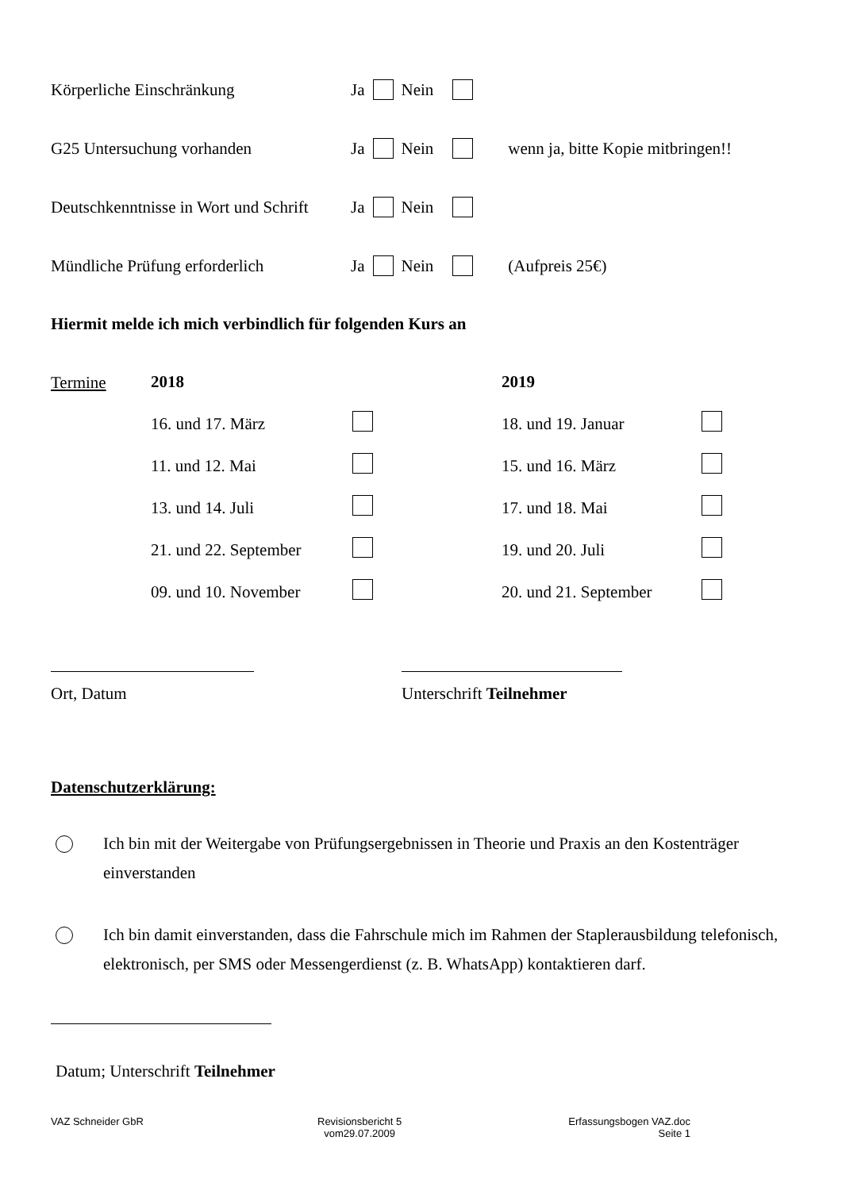Körperliche Einschränkung Ja Nein
G25 Untersuchung vorhanden Ja Nein wenn ja, bitte Kopie mitbringen!!
Deutschkenntnisse in Wort und Schrift Ja Nein
Mündliche Prüfung erforderlich Ja Nein (Aufpreis 25€)
Hiermit melde ich mich verbindlich für folgenden Kurs an
Termine
2018
16. und 17. März
11. und 12. Mai
13. und 14. Juli
21. und 22. September
09. und 10. November
2019
18. und 19. Januar
15. und 16. März
17. und 18. Mai
19. und 20. Juli
20. und 21. September
Ort, Datum Unterschrift Teilnehmer
Datenschutzerklärung:
Ich bin mit der Weitergabe von Prüfungsergebnissen in Theorie und Praxis an den Kostenträger einverstanden
Ich bin damit einverstanden, dass die Fahrschule mich im Rahmen der Staplerausbildung telefonisch, elektronisch, per SMS oder Messengerdienst (z. B. WhatsApp) kontaktieren darf.
Datum; Unterschrift Teilnehmer
VAZ Schneider GbR
Revisionsbericht 5
vom29.07.2009
Erfassungsbogen VAZ.doc
Seite 1